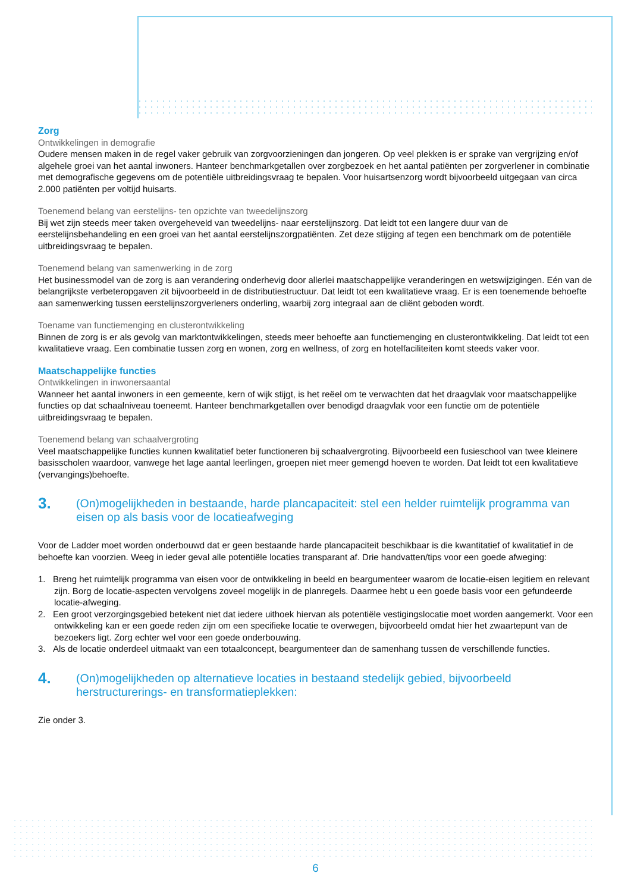Zorg
Ontwikkelingen in demografie
Oudere mensen maken in de regel vaker gebruik van zorgvoorzieningen dan jongeren. Op veel plekken is er sprake van vergrijzing en/of algehele groei van het aantal inwoners. Hanteer benchmarkgetallen over zorgbezoek en het aantal patiënten per zorgverlener in combinatie met demografische gegevens om de potentiële uitbreidingsvraag te bepalen. Voor huisartsenzorg wordt bijvoorbeeld uitgegaan van circa 2.000 patiënten per voltijd huisarts.
Toenemend belang van eerstelijns- ten opzichte van tweedelijnszorg
Bij wet zijn steeds meer taken overgeheveld van tweedelijns- naar eerstelijnszorg. Dat leidt tot een langere duur van de eerstelijnsbehandeling en een groei van het aantal eerstelijnszorgpatiënten. Zet deze stijging af tegen een benchmark om de potentiële uitbreidingsvraag te bepalen.
Toenemend belang van samenwerking in de zorg
Het businessmodel van de zorg is aan verandering onderhevig door allerlei maatschappelijke veranderingen en wetswijzigingen. Eén van de belangrijkste verbeteropgaven zit bijvoorbeeld in de distributiestructuur. Dat leidt tot een kwalitatieve vraag. Er is een toenemende behoefte aan samenwerking tussen eerstelijnszorgverleners onderling, waarbij zorg integraal aan de cliënt geboden wordt.
Toename van functiemenging en clusterontwikkeling
Binnen de zorg is er als gevolg van marktontwikkelingen, steeds meer behoefte aan functiemenging en clusterontwikkeling. Dat leidt tot een kwalitatieve vraag. Een combinatie tussen zorg en wonen, zorg en wellness, of zorg en hotelfaciliteiten komt steeds vaker voor.
Maatschappelijke functies
Ontwikkelingen in inwonersaantal
Wanneer het aantal inwoners in een gemeente, kern of wijk stijgt, is het reëel om te verwachten dat het draagvlak voor maatschappelijke functies op dat schaalniveau toeneemt. Hanteer benchmarkgetallen over benodigd draagvlak voor een functie om de potentiële uitbreidingsvraag te bepalen.
Toenemend belang van schaalvergroting
Veel maatschappelijke functies kunnen kwalitatief beter functioneren bij schaalvergroting. Bijvoorbeeld een fusieschool van twee kleinere basisscholen waardoor, vanwege het lage aantal leerlingen, groepen niet meer gemengd hoeven te worden. Dat leidt tot een kwalitatieve (vervangings)behoefte.
3. (On)mogelijkheden in bestaande, harde plancapaciteit: stel een helder ruimtelijk programma van eisen op als basis voor de locatieafweging
Voor de Ladder moet worden onderbouwd dat er geen bestaande harde plancapaciteit beschikbaar is die kwantitatief of kwalitatief in de behoefte kan voorzien. Weeg in ieder geval alle potentiële locaties transparant af. Drie handvatten/tips voor een goede afweging:
1. Breng het ruimtelijk programma van eisen voor de ontwikkeling in beeld en beargumenteer waarom de locatie-eisen legitiem en relevant zijn. Borg de locatie-aspecten vervolgens zoveel mogelijk in de planregels. Daarmee hebt u een goede basis voor een gefundeerde locatie-afweging.
2. Een groot verzorgingsgebied betekent niet dat iedere uithoek hiervan als potentiële vestigingslocatie moet worden aangemerkt. Voor een ontwikkeling kan er een goede reden zijn om een specifieke locatie te overwegen, bijvoorbeeld omdat hier het zwaartepunt van de bezoekers ligt. Zorg echter wel voor een goede onderbouwing.
3. Als de locatie onderdeel uitmaakt van een totaalconcept, beargumenteer dan de samenhang tussen de verschillende functies.
4. (On)mogelijkheden op alternatieve locaties in bestaand stedelijk gebied, bijvoorbeeld herstructurerings- en transformatieplekken:
Zie onder 3.
6